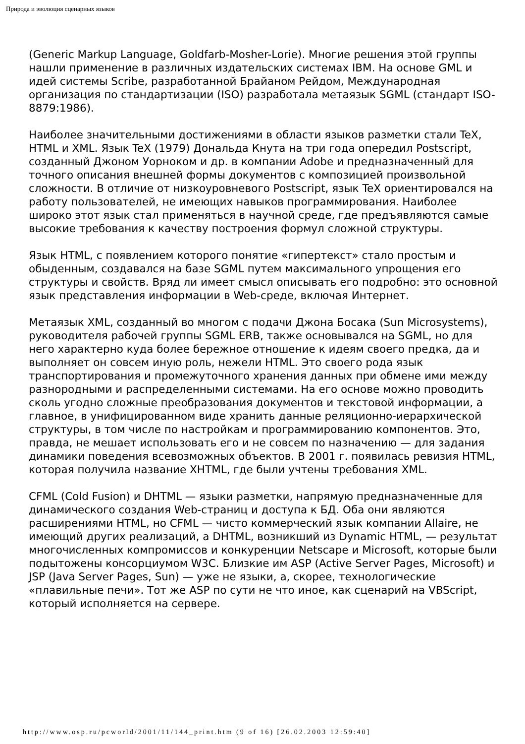Природа и эволюция сценарных языков
(Generic Markup Language, Goldfarb-Mosher-Lorie). Многие решения этой группы нашли применение в различных издательских системах IBM. На основе GML и идей системы Scribe, разработанной Брайаном Рейдом, Международная организация по стандартизации (ISO) разработала метаязык SGML (стандарт ISO-8879:1986).
Наиболее значительными достижениями в области языков разметки стали TeX, HTML и XML. Язык TeX (1979) Дональда Кнута на три года опередил Postscript, созданный Джоном Уорноком и др. в компании Adobe и предназначенный для точного описания внешней формы документов с композицией произвольной сложности. В отличие от низкоуровневого Postscript, язык TeX ориентировался на работу пользователей, не имеющих навыков программирования. Наиболее широко этот язык стал применяться в научной среде, где предъявляются самые высокие требования к качеству построения формул сложной структуры.
Язык HTML, с появлением которого понятие «гипертекст» стало простым и обыденным, создавался на базе SGML путем максимального упрощения его структуры и свойств. Вряд ли имеет смысл описывать его подробно: это основной язык представления информации в Web-среде, включая Интернет.
Метаязык XML, созданный во многом с подачи Джона Босака (Sun Microsystems), руководителя рабочей группы SGML ERB, также основывался на SGML, но для него характерно куда более бережное отношение к идеям своего предка, да и выполняет он совсем иную роль, нежели HTML. Это своего рода язык транспортирования и промежуточного хранения данных при обмене ими между разнородными и распределенными системами. На его основе можно проводить сколь угодно сложные преобразования документов и текстовой информации, а главное, в унифицированном виде хранить данные реляционно-иерархической структуры, в том числе по настройкам и программированию компонентов. Это, правда, не мешает использовать его и не совсем по назначению — для задания динамики поведения всевозможных объектов. В 2001 г. появилась ревизия HTML, которая получила название XHTML, где были учтены требования XML.
CFML (Cold Fusion) и DHTML — языки разметки, напрямую предназначенные для динамического создания Web-страниц и доступа к БД. Оба они являются расширениями HTML, но CFML — чисто коммерческий язык компании Allaire, не имеющий других реализаций, а DHTML, возникший из Dynamic HTML, — результат многочисленных компромиссов и конкуренции Netscape и Microsoft, которые были подытожены консорциумом W3C. Близкие им ASP (Active Server Pages, Microsoft) и JSP (Java Server Pages, Sun) — уже не языки, а, скорее, технологические «плавильные печи». Тот же ASP по сути не что иное, как сценарий на VBScript, который исполняется на сервере.
http://www.osp.ru/pcworld/2001/11/144_print.htm (9 of 16) [26.02.2003 12:59:40]